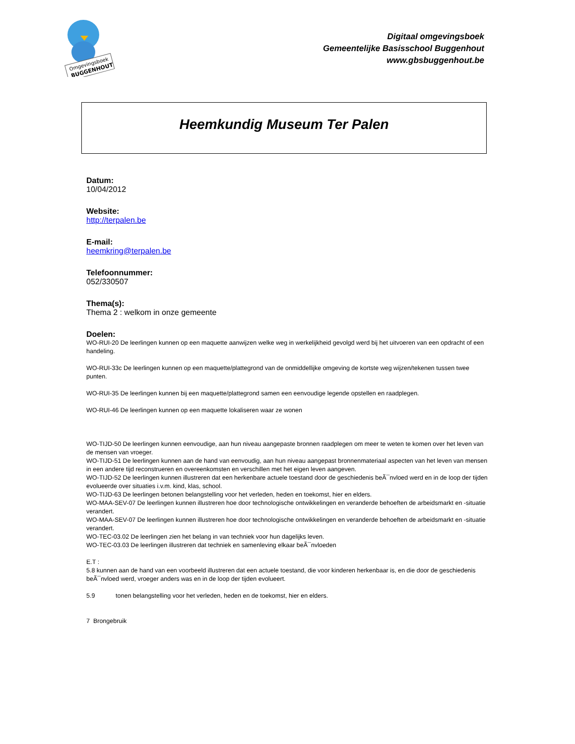Omgevingsboek
BUGGENHOUT
Digitaal omgevingsboek
Gemeentelijke Basisschool Buggenhout
www.gbsbuggenhout.be
Heemkundig Museum Ter Palen
Datum:
10/04/2012
Website:
http://terpalen.be
E-mail:
heemkring@terpalen.be
Telefoonnummer:
052/330507
Thema(s):
Thema 2 : welkom in onze gemeente
Doelen:
WO-RUI-20 De leerlingen kunnen op een maquette aanwijzen welke weg in werkelijkheid gevolgd werd bij het uitvoeren van een opdracht of een handeling.
WO-RUI-33c De leerlingen kunnen op een maquette/plattegrond van de onmiddellijke omgeving de kortste weg wijzen/tekenen tussen twee punten.
WO-RUI-35 De leerlingen kunnen bij een maquette/plattegrond samen een eenvoudige legende opstellen en raadplegen.
WO-RUI-46 De leerlingen kunnen op een maquette lokaliseren waar ze wonen
WO-TIJD-50 De leerlingen kunnen eenvoudige, aan hun niveau aangepaste bronnen raadplegen om meer te weten te komen over het leven van de mensen van vroeger.
WO-TIJD-51 De leerlingen kunnen aan de hand van eenvoudig, aan hun niveau aangepast bronnenmateriaal aspecten van het leven van mensen in een andere tijd reconstrueren en overeenkomsten en verschillen met het eigen leven aangeven.
WO-TIJD-52 De leerlingen kunnen illustreren dat een herkenbare actuele toestand door de geschiedenis beÃ¯nvloed werd en in de loop der tijden evolueerde over situaties i.v.m. kind, klas, school.
WO-TIJD-63 De leerlingen betonen belangstelling voor het verleden, heden en toekomst, hier en elders.
WO-MAA-SEV-07 De leerlingen kunnen illustreren hoe door technologische ontwikkelingen en veranderde behoeften de arbeidsmarkt en -situatie verandert.
WO-MAA-SEV-07 De leerlingen kunnen illustreren hoe door technologische ontwikkelingen en veranderde behoeften de arbeidsmarkt en -situatie verandert.
WO-TEC-03.02 De leerlingen zien het belang in van techniek voor hun dagelijks leven.
WO-TEC-03.03 De leerlingen illustreren dat techniek en samenleving elkaar beÃ¯nvloeden
E.T :
5.8 kunnen aan de hand van een voorbeeld illustreren dat een actuele toestand, die voor kinderen herkenbaar is, en die door de geschiedenis beÃ¯nvloed werd, vroeger anders was en in de loop der tijden evolueert.
5.9 tonen belangstelling voor het verleden, heden en de toekomst, hier en elders.
7 Brongebruik